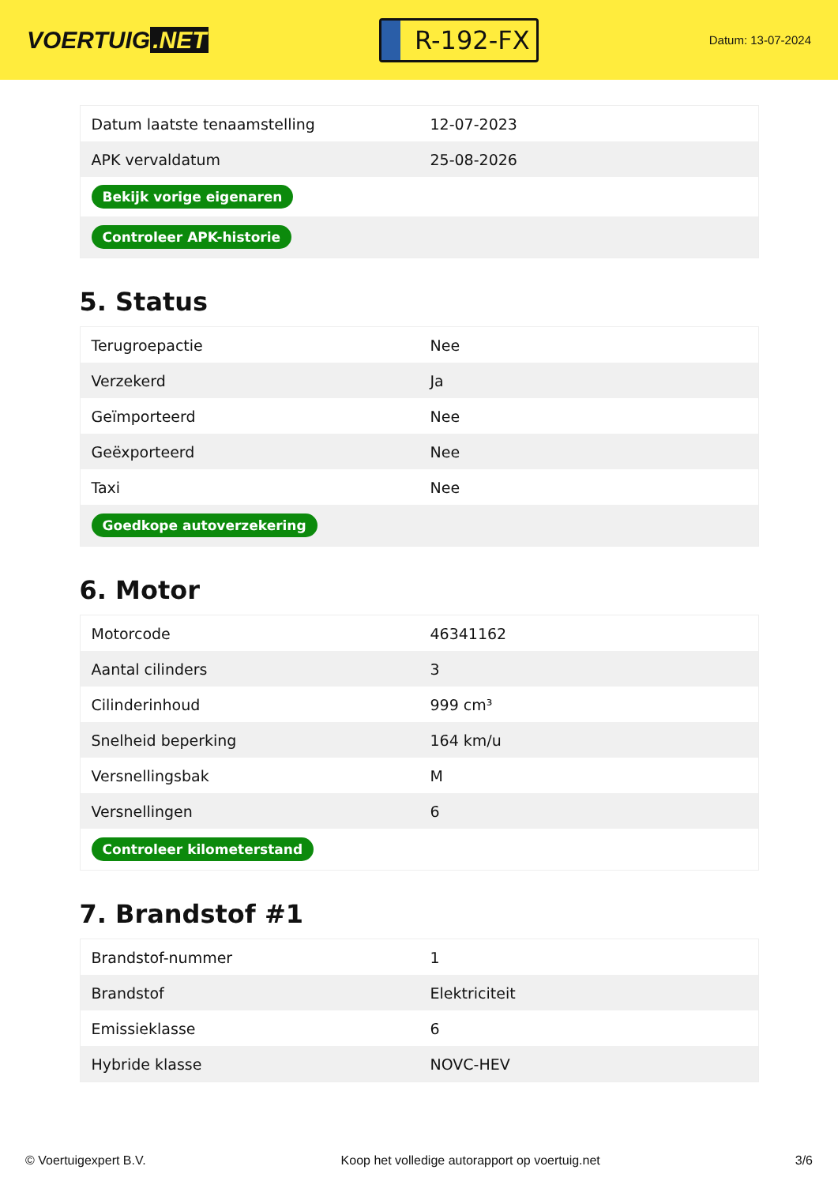VOERTUIG.NET
R-192-FX
Datum: 13-07-2024
| Datum laatste tenaamstelling | 12-07-2023 |
| APK vervaldatum | 25-08-2026 |
| Bekijk vorige eigenaren | |
| Controleer APK-historie | |
5. Status
| Terugroepactie | Nee |
| Verzekerd | Ja |
| Geïmporteerd | Nee |
| Geëxporteerd | Nee |
| Taxi | Nee |
| Goedkope autoverzekering | |
6. Motor
| Motorcode | 46341162 |
| Aantal cilinders | 3 |
| Cilinderinhoud | 999 cm³ |
| Snelheid beperking | 164 km/u |
| Versnellingsbak | M |
| Versnellingen | 6 |
| Controleer kilometerstand | |
7. Brandstof #1
| Brandstof-nummer | 1 |
| Brandstof | Elektriciteit |
| Emissieklasse | 6 |
| Hybride klasse | NOVC-HEV |
© Voertuigexpert B.V. Koop het volledige autorapport op voertuig.net 3/6